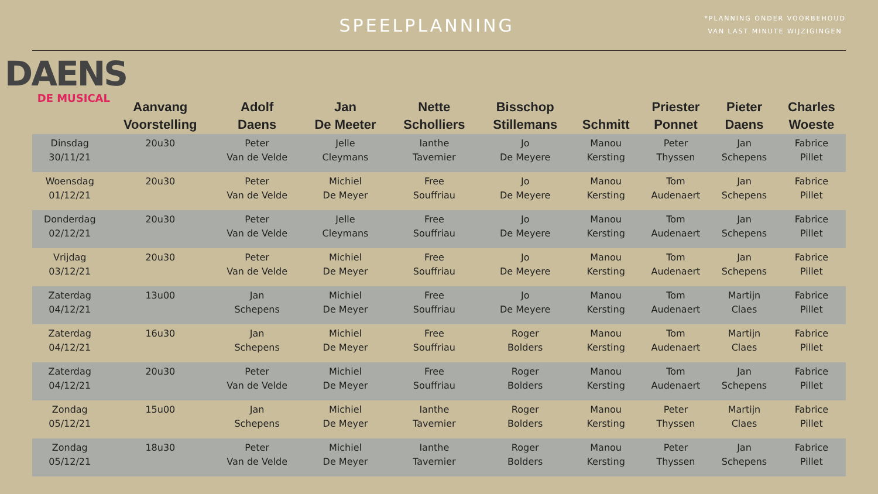SPEELPLANNING
*PLANNING ONDER VOORBEHOUD
VAN LAST MINUTE WIJZIGINGEN
DAENS
DE MUSICAL
| | Aanvang Voorstelling | Adolf Daens | Jan De Meeter | Nette Scholliers | Bisschop Stillemans | Schmitt | Priester Ponnet | Pieter Daens | Charles Woeste |
| --- | --- | --- | --- | --- | --- | --- | --- | --- | --- |
| Dinsdag 30/11/21 | 20u30 | Peter Van de Velde | Jelle Cleymans | Ianthe Tavernier | Jo De Meyere | Manou Kersting | Peter Thyssen | Jan Schepens | Fabrice Pillet |
| Woensdag 01/12/21 | 20u30 | Peter Van de Velde | Michiel De Meyer | Free Souffriau | Jo De Meyere | Manou Kersting | Tom Audenaert | Jan Schepens | Fabrice Pillet |
| Donderdag 02/12/21 | 20u30 | Peter Van de Velde | Jelle Cleymans | Free Souffriau | Jo De Meyere | Manou Kersting | Tom Audenaert | Jan Schepens | Fabrice Pillet |
| Vrijdag 03/12/21 | 20u30 | Peter Van de Velde | Michiel De Meyer | Free Souffriau | Jo De Meyere | Manou Kersting | Tom Audenaert | Jan Schepens | Fabrice Pillet |
| Zaterdag 04/12/21 | 13u00 | Jan Schepens | Michiel De Meyer | Free Souffriau | Jo De Meyere | Manou Kersting | Tom Audenaert | Martijn Claes | Fabrice Pillet |
| Zaterdag 04/12/21 | 16u30 | Jan Schepens | Michiel De Meyer | Free Souffriau | Roger Bolders | Manou Kersting | Tom Audenaert | Martijn Claes | Fabrice Pillet |
| Zaterdag 04/12/21 | 20u30 | Peter Van de Velde | Michiel De Meyer | Free Souffriau | Roger Bolders | Manou Kersting | Tom Audenaert | Jan Schepens | Fabrice Pillet |
| Zondag 05/12/21 | 15u00 | Jan Schepens | Michiel De Meyer | Ianthe Tavernier | Roger Bolders | Manou Kersting | Peter Thyssen | Martijn Claes | Fabrice Pillet |
| Zondag 05/12/21 | 18u30 | Peter Van de Velde | Michiel De Meyer | Ianthe Tavernier | Roger Bolders | Manou Kersting | Peter Thyssen | Jan Schepens | Fabrice Pillet |